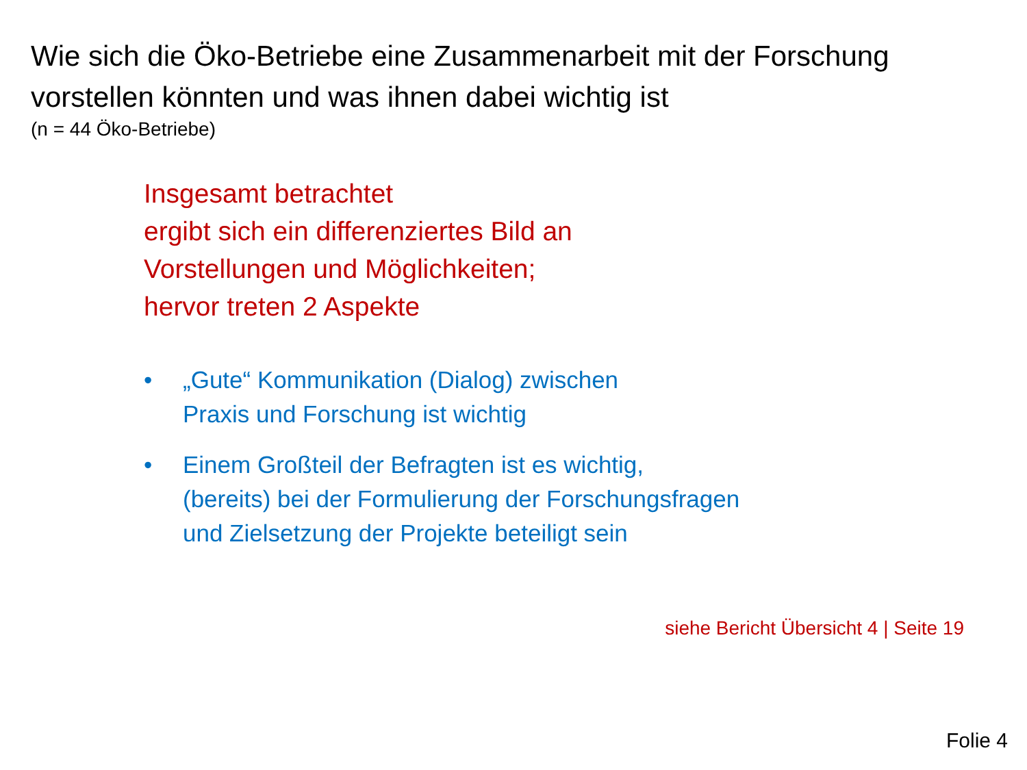Wie sich die Öko-Betriebe eine Zusammenarbeit mit der Forschung
vorstellen könnten und was ihnen dabei wichtig ist
(n = 44 Öko-Betriebe)
Insgesamt betrachtet
ergibt sich ein differenziertes Bild an
Vorstellungen und Möglichkeiten;
hervor treten 2 Aspekte
• „Gute“ Kommunikation (Dialog) zwischen
Praxis und Forschung ist wichtig
• Einem Großteil der Befragten ist es wichtig,
(bereits) bei der Formulierung der Forschungsfragen
und Zielsetzung der Projekte beteiligt sein
siehe Bericht Übersicht 4 | Seite 19
Folie 4